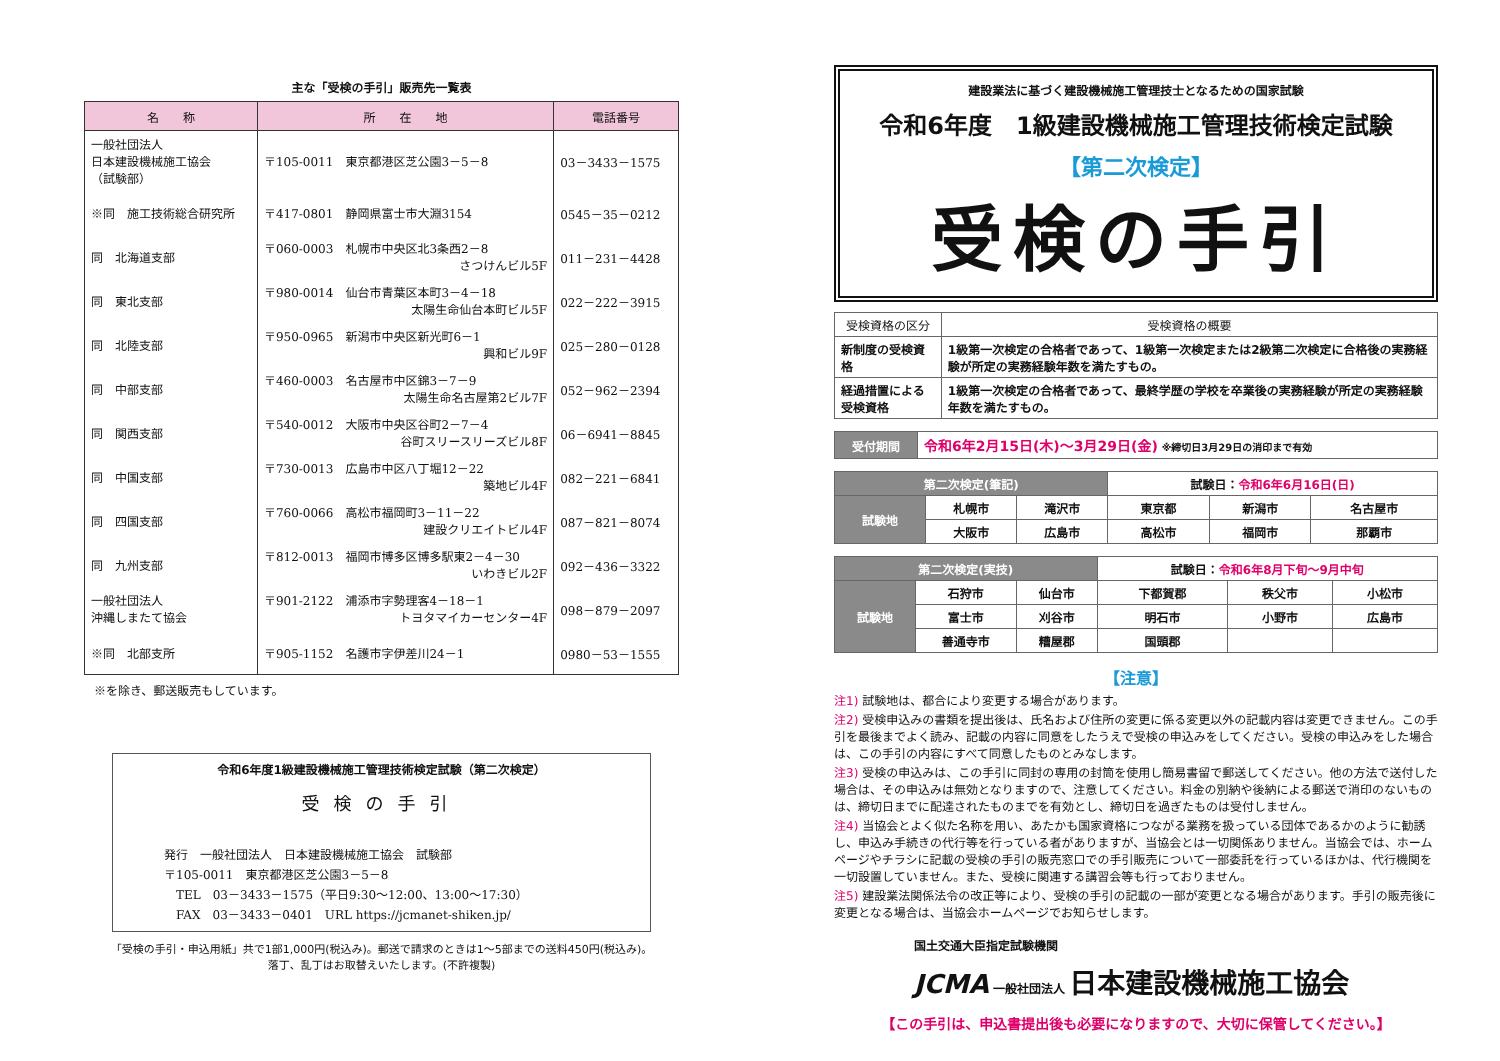主な「受検の手引」販売先一覧表
| 名 称 | 所 在 地 | 電話番号 |
| --- | --- | --- |
| 一般社団法人 日本建設機械施工協会 （試験部） | 〒105-0011 東京都港区芝公園3－5－8 | 03－3433－1575 |
| ※同 施工技術総合研究所 | 〒417-0801 静岡県富士市大淵3154 | 0545－35－0212 |
| 同 北海道支部 | 〒060-0003 札幌市中央区北3条西2－8 さつけんビル5F | 011－231－4428 |
| 同 東北支部 | 〒980-0014 仙台市青葉区本町3－4－18 太陽生命仙台本町ビル5F | 022－222－3915 |
| 同 北陸支部 | 〒950-0965 新潟市中央区新光町6－1 興和ビル9F | 025－280－0128 |
| 同 中部支部 | 〒460-0003 名古屋市中区錦3－7－9 太陽生命名古屋第2ビル7F | 052－962－2394 |
| 同 関西支部 | 〒540-0012 大阪市中央区谷町2－7－4 谷町スリースリーズビル8F | 06－6941－8845 |
| 同 中国支部 | 〒730-0013 広島市中区八丁堀12－22 築地ビル4F | 082－221－6841 |
| 同 四国支部 | 〒760-0066 高松市福岡町3－11－22 建設クリエイトビル4F | 087－821－8074 |
| 同 九州支部 | 〒812-0013 福岡市博多区博多駅東2－4－30 いわきビル2F | 092－436－3322 |
| 一般社団法人 沖縄しまたて協会 | 〒901-2122 浦添市字勢理客4－18－1 トヨタマイカーセンター4F | 098－879－2097 |
| ※同 北部支所 | 〒905-1152 名護市字伊差川24－1 | 0980－53－1555 |
※を除き、郵送販売もしています。
令和6年度1級建設機械施工管理技術検定試験（第二次検定）
受検の手引
発行　一般社団法人　日本建設機械施工協会　試験部
〒105-0011　東京都港区芝公園3－5－8
　TEL　03－3433－1575（平日9:30～12:00、13:00～17:30）
　FAX　03－3433－0401　URL https://jcmanet-shiken.jp/
「受検の手引・申込用紙」共で1部1,000円(税込み)。郵送で請求のときは1～5部までの送料450円(税込み)。
落丁、乱丁はお取替えいたします。(不許複製)
建設業法に基づく建設機械施工管理技士となるための国家試験
令和6年度　1級建設機械施工管理技術検定試験
【第二次検定】
受検の手引
| 受検資格の区分 | 受検資格の概要 |
| --- | --- |
| 新制度の受検資格 | 1級第一次検定の合格者であって、1級第一次検定または2級第二次検定に合格後の実務経験が所定の実務経験年数を満たすもの。 |
| 経過措置による受検資格 | 1級第一次検定の合格者であって、最終学歴の学校を卒業後の実務経験が所定の実務経験年数を満たすもの。 |
| 受付期間 | 令和6年2月15日(木)～3月29日(金) ※締切日3月29日の消印まで有効 |
| 第二次検定(筆記) | | | 試験日： 令和6年6月16日(日) | | |
| 試験地 | 札幌市 | 滝沢市 | 東京都 | 新潟市 | 名古屋市 |
| | 大阪市 | 広島市 | 高松市 | 福岡市 | 那覇市 |
| 第二次検定(実技) | | | 試験日： 令和6年8月下旬～9月中旬 | | |
| 試験地 | 石狩市 | 仙台市 | 下都賀郡 | 秩父市 | 小松市 |
| | 富士市 | 刈谷市 | 明石市 | 小野市 | 広島市 |
| | 善通寺市 | 糟屋郡 | 国頭郡 | | |
【注意】
注1) 試験地は、都合により変更する場合があります。
注2) 受検申込みの書類を提出後は、氏名および住所の変更に係る変更以外の記載内容は変更できません。この手引を最後までよく読み、記載の内容に同意をしたうえで受検の申込みをしてください。受検の申込みをした場合は、この手引の内容にすべて同意したものとみなします。
注3) 受検の申込みは、この手引に同封の専用の封筒を使用し簡易書留で郵送してください。他の方法で送付した場合は、その申込みは無効となりますので、注意してください。料金の別納や後納による郵送で消印のないものは、締切日までに配達されたものまでを有効とし、締切日を過ぎたものは受付しません。
注4) 当協会とよく似た名称を用い、あたかも国家資格につながる業務を扱っている団体であるかのように勧誘し、申込み手続きの代行等を行っている者がありますが、当協会とは一切関係ありません。当協会では、ホームページやチラシに記載の受検の手引の販売窓口での手引販売について一部委託を行っているほかは、代行機関を一切設置していません。また、受検に関連する講習会等も行っておりません。
注5) 建設業法関係法令の改正等により、受検の手引の記載の一部が変更となる場合があります。手引の販売後に変更となる場合は、当協会ホームページでお知らせします。
国土交通大臣指定試験機関
JCMA 一般社団法人 日本建設機械施工協会
【この手引は、申込書提出後も必要になりますので、大切に保管してください。】